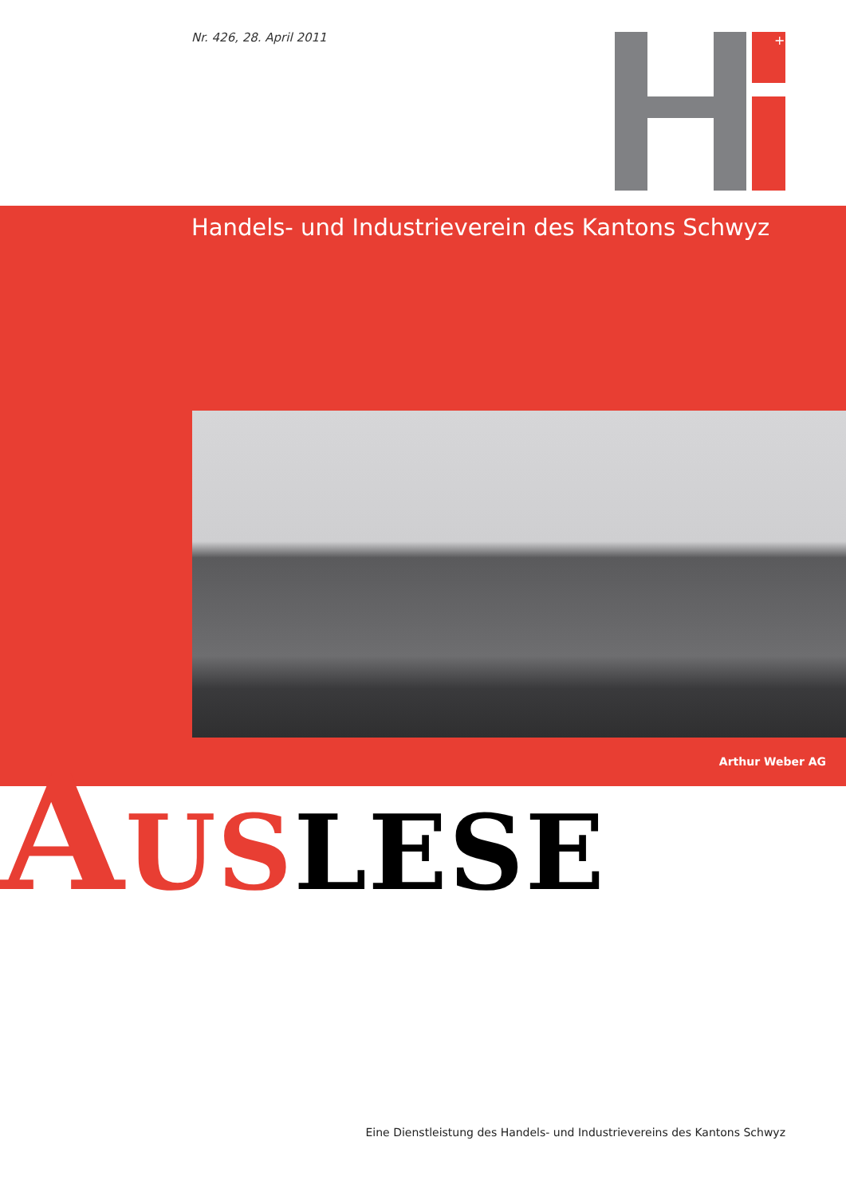Nr. 426, 28. April 2011
+
Handels- und Industrieverein des Kantons Schwyz
Arthur Weber AG
AUSLESE
Eine Dienstleistung des Handels- und Industrievereins des Kantons Schwyz